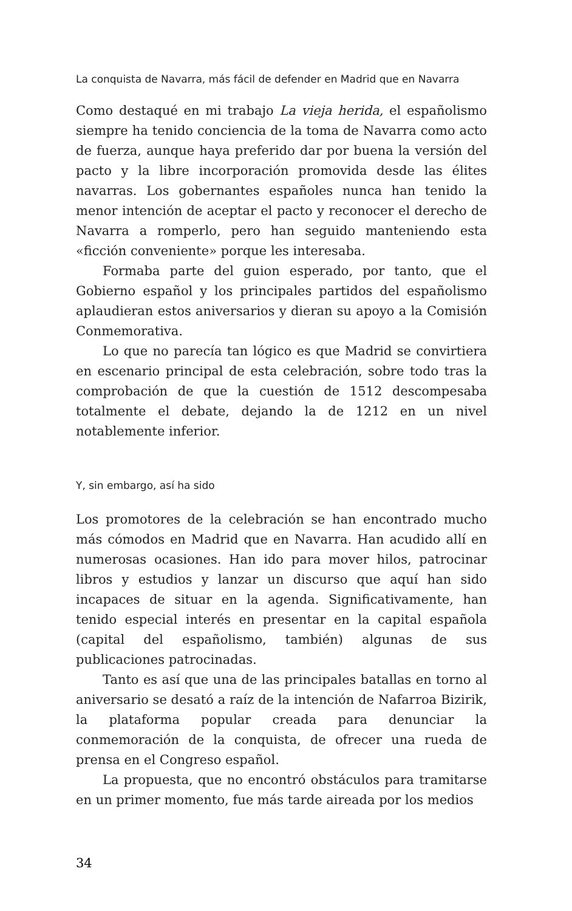La conquista de Navarra, más fácil de defender en Madrid que en Navarra
Como destaqué en mi trabajo La vieja herida, el españolismo siempre ha tenido conciencia de la toma de Navarra como acto de fuerza, aunque haya preferido dar por buena la versión del pacto y la libre incorporación promovida desde las élites navarras. Los gobernantes españoles nunca han tenido la menor intención de aceptar el pacto y reconocer el derecho de Navarra a romperlo, pero han seguido manteniendo esta «ficción conveniente» porque les interesaba.
Formaba parte del guion esperado, por tanto, que el Gobierno español y los principales partidos del españolismo aplaudieran estos aniversarios y dieran su apoyo a la Comisión Conmemorativa.
Lo que no parecía tan lógico es que Madrid se convirtiera en escenario principal de esta celebración, sobre todo tras la comprobación de que la cuestión de 1512 descompesaba totalmente el debate, dejando la de 1212 en un nivel notablemente inferior.
Y, sin embargo, así ha sido
Los promotores de la celebración se han encontrado mucho más cómodos en Madrid que en Navarra. Han acudido allí en numerosas ocasiones. Han ido para mover hilos, patrocinar libros y estudios y lanzar un discurso que aquí han sido incapaces de situar en la agenda. Significativamente, han tenido especial interés en presentar en la capital española (capital del españolismo, también) algunas de sus publicaciones patrocinadas.
Tanto es así que una de las principales batallas en torno al aniversario se desató a raíz de la intención de Nafarroa Bizirik, la plataforma popular creada para denunciar la conmemoración de la conquista, de ofrecer una rueda de prensa en el Congreso español.
La propuesta, que no encontró obstáculos para tramitarse en un primer momento, fue más tarde aireada por los medios
34